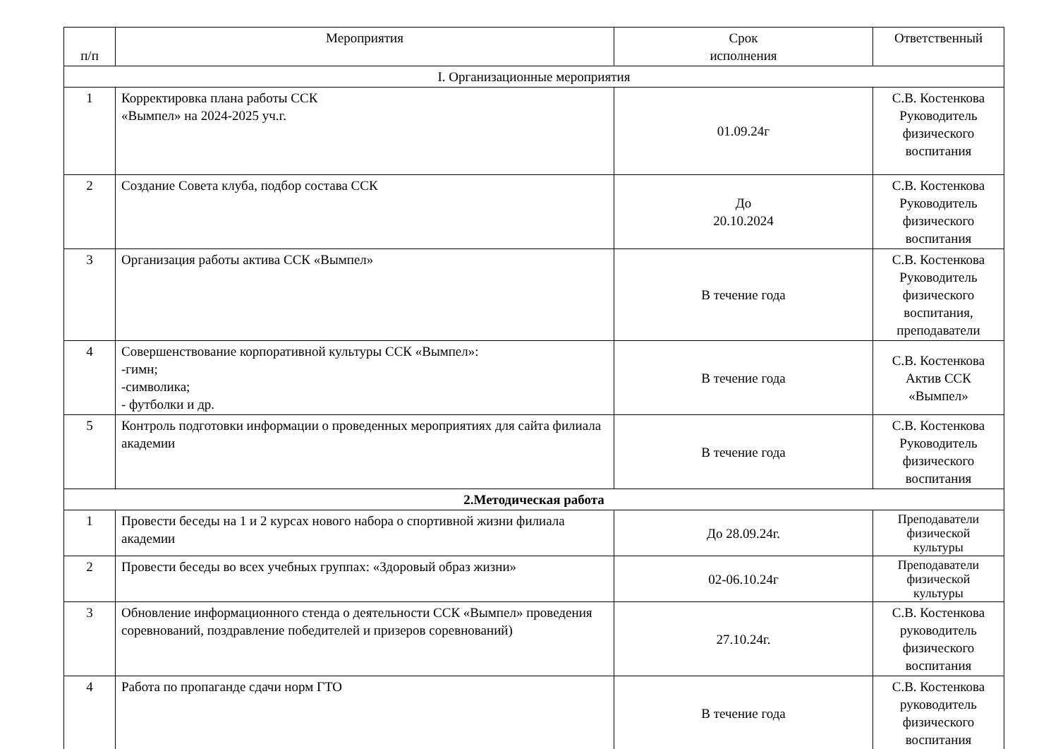| п/п | Мероприятия | Срок исполнения | Ответственный |
| --- | --- | --- | --- |
| I. Организационные мероприятия | | | |
| 1 | Корректировка плана работы ССК «Вымпел» на 2024-2025 уч.г. | 01.09.24г | С.В. Костенкова Руководитель физического воспитания |
| 2 | Создание Совета клуба, подбор состава ССК | До 20.10.2024 | С.В. Костенкова Руководитель физического воспитания |
| 3 | Организация работы актива ССК «Вымпел» | В течение года | С.В. Костенкова Руководитель физического воспитания, преподаватели |
| 4 | Совершенствование корпоративной культуры ССК «Вымпел»: -гимн; -символика; - футболки и др. | В течение года | С.В. Костенкова Актив ССК «Вымпел» |
| 5 | Контроль подготовки информации о проведенных мероприятиях для сайта филиала академии | В течение года | С.В. Костенкова Руководитель физического воспитания |
| 2.Методическая работа | | | |
| 1 | Провести беседы на 1 и 2 курсах нового набора о спортивной жизни филиала академии | До 28.09.24г. | Преподаватели физической культуры |
| 2 | Провести беседы во всех учебных группах: «Здоровый образ жизни» | 02-06.10.24г | Преподаватели физической культуры |
| 3 | Обновление информационного стенда о деятельности ССК «Вымпел» проведения соревнований, поздравление победителей и призеров соревнований) | 27.10.24г. | С.В. Костенкова руководитель физического воспитания |
| 4 | Работа по пропаганде сдачи норм ГТО | В течение года | С.В. Костенкова руководитель физического воспитания |